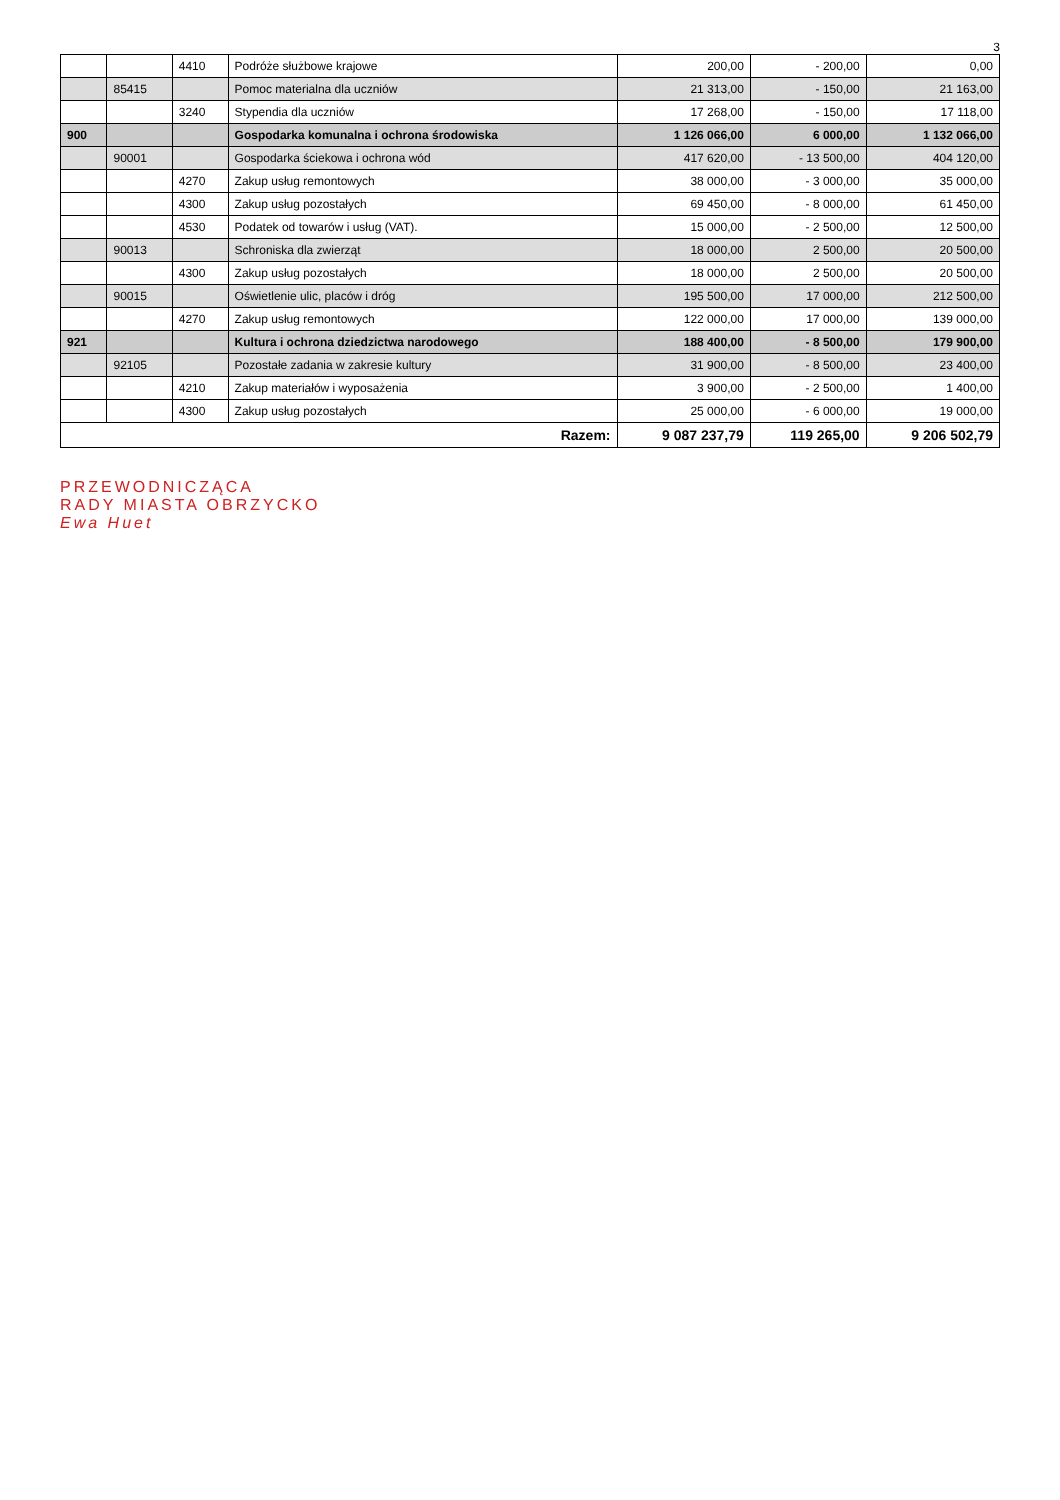3
| | | 4410 | Podróże służbowe krajowe | 200,00 | - 200,00 | 0,00 |
| | 85415 | | Pomoc materialna dla uczniów | 21 313,00 | - 150,00 | 21 163,00 |
| | | 3240 | Stypendia dla uczniów | 17 268,00 | - 150,00 | 17 118,00 |
| 900 | | | Gospodarka komunalna i ochrona środowiska | 1 126 066,00 | 6 000,00 | 1 132 066,00 |
| | 90001 | | Gospodarka ściekowa i ochrona wód | 417 620,00 | - 13 500,00 | 404 120,00 |
| | | 4270 | Zakup usług remontowych | 38 000,00 | - 3 000,00 | 35 000,00 |
| | | 4300 | Zakup usług pozostałych | 69 450,00 | - 8 000,00 | 61 450,00 |
| | | 4530 | Podatek od towarów i usług (VAT). | 15 000,00 | - 2 500,00 | 12 500,00 |
| | 90013 | | Schroniska dla zwierząt | 18 000,00 | 2 500,00 | 20 500,00 |
| | | 4300 | Zakup usług pozostałych | 18 000,00 | 2 500,00 | 20 500,00 |
| | 90015 | | Oświetlenie ulic, placów i dróg | 195 500,00 | 17 000,00 | 212 500,00 |
| | | 4270 | Zakup usług remontowych | 122 000,00 | 17 000,00 | 139 000,00 |
| 921 | | | Kultura i ochrona dziedzictwa narodowego | 188 400,00 | - 8 500,00 | 179 900,00 |
| | 92105 | | Pozostałe zadania w zakresie kultury | 31 900,00 | - 8 500,00 | 23 400,00 |
| | | 4210 | Zakup materiałów i wyposażenia | 3 900,00 | - 2 500,00 | 1 400,00 |
| | | 4300 | Zakup usług pozostałych | 25 000,00 | - 6 000,00 | 19 000,00 |
| Razem: | | | | 9 087 237,79 | 119 265,00 | 9 206 502,79 |
PRZEWODNICZĄCA
RADY MIASTA OBRZYCKO
Ewa Huet